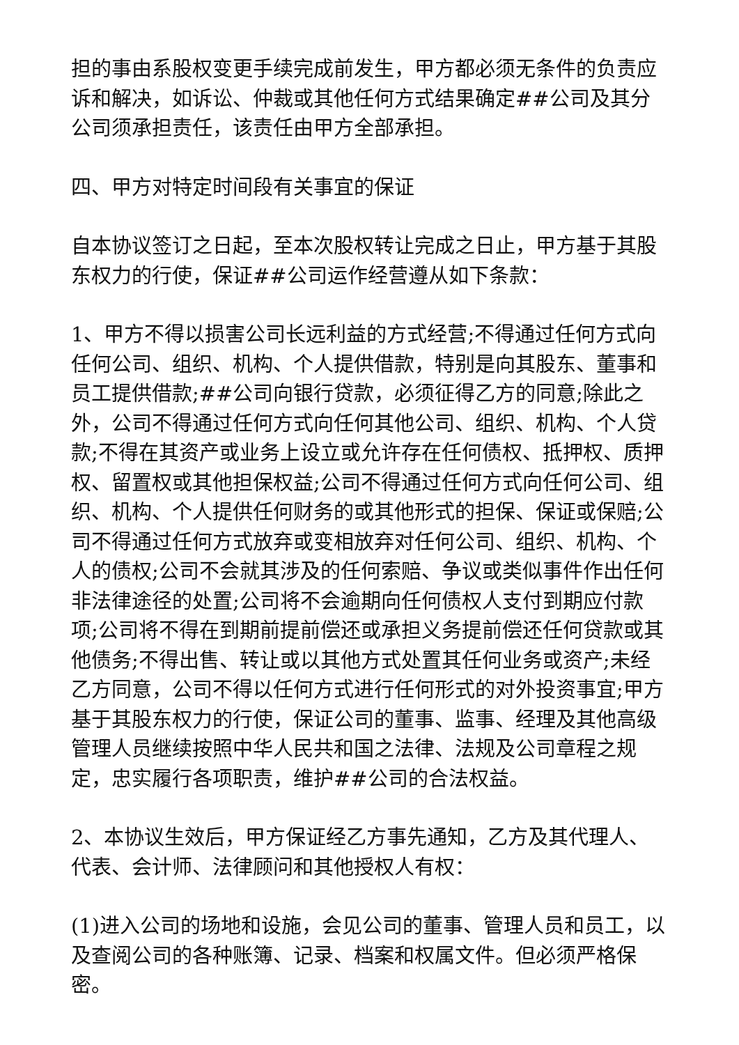担的事由系股权变更手续完成前发生，甲方都必须无条件的负责应诉和解决，如诉讼、仲裁或其他任何方式结果确定##公司及其分公司须承担责任，该责任由甲方全部承担。
四、甲方对特定时间段有关事宜的保证
自本协议签订之日起，至本次股权转让完成之日止，甲方基于其股东权力的行使，保证##公司运作经营遵从如下条款：
1、甲方不得以损害公司长远利益的方式经营;不得通过任何方式向任何公司、组织、机构、个人提供借款，特别是向其股东、董事和员工提供借款;##公司向银行贷款，必须征得乙方的同意;除此之外，公司不得通过任何方式向任何其他公司、组织、机构、个人贷款;不得在其资产或业务上设立或允许存在任何债权、抵押权、质押权、留置权或其他担保权益;公司不得通过任何方式向任何公司、组织、机构、个人提供任何财务的或其他形式的担保、保证或保赔;公司不得通过任何方式放弃或变相放弃对任何公司、组织、机构、个人的债权;公司不会就其涉及的任何索赔、争议或类似事件作出任何非法律途径的处置;公司将不会逾期向任何债权人支付到期应付款项;公司将不得在到期前提前偿还或承担义务提前偿还任何贷款或其他债务;不得出售、转让或以其他方式处置其任何业务或资产;未经乙方同意，公司不得以任何方式进行任何形式的对外投资事宜;甲方基于其股东权力的行使，保证公司的董事、监事、经理及其他高级管理人员继续按照中华人民共和国之法律、法规及公司章程之规定，忠实履行各项职责，维护##公司的合法权益。
2、本协议生效后，甲方保证经乙方事先通知，乙方及其代理人、代表、会计师、法律顾问和其他授权人有权：
(1)进入公司的场地和设施，会见公司的董事、管理人员和员工，以及查阅公司的各种账簿、记录、档案和权属文件。但必须严格保密。